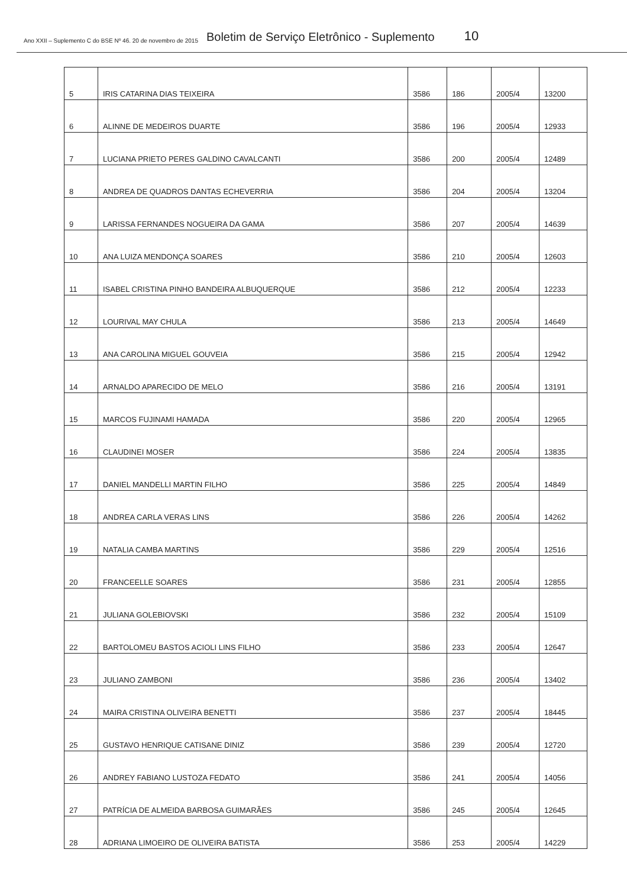Ano XXII – Suplemento C do BSE Nº 46. 20 de novembro de 2015 Boletim de Serviço Eletrônico - Suplemento 10
| 5 | IRIS CATARINA DIAS TEIXEIRA | 3586 | 186 | 2005/4 | 13200 |
| 6 | ALINNE DE MEDEIROS DUARTE | 3586 | 196 | 2005/4 | 12933 |
| 7 | LUCIANA PRIETO PERES GALDINO CAVALCANTI | 3586 | 200 | 2005/4 | 12489 |
| 8 | ANDREA DE QUADROS DANTAS ECHEVERRIA | 3586 | 204 | 2005/4 | 13204 |
| 9 | LARISSA FERNANDES NOGUEIRA DA GAMA | 3586 | 207 | 2005/4 | 14639 |
| 10 | ANA LUIZA MENDONÇA SOARES | 3586 | 210 | 2005/4 | 12603 |
| 11 | ISABEL CRISTINA PINHO BANDEIRA ALBUQUERQUE | 3586 | 212 | 2005/4 | 12233 |
| 12 | LOURIVAL MAY CHULA | 3586 | 213 | 2005/4 | 14649 |
| 13 | ANA CAROLINA MIGUEL GOUVEIA | 3586 | 215 | 2005/4 | 12942 |
| 14 | ARNALDO APARECIDO DE MELO | 3586 | 216 | 2005/4 | 13191 |
| 15 | MARCOS FUJINAMI HAMADA | 3586 | 220 | 2005/4 | 12965 |
| 16 | CLAUDINEI MOSER | 3586 | 224 | 2005/4 | 13835 |
| 17 | DANIEL MANDELLI MARTIN FILHO | 3586 | 225 | 2005/4 | 14849 |
| 18 | ANDREA CARLA VERAS LINS | 3586 | 226 | 2005/4 | 14262 |
| 19 | NATALIA CAMBA MARTINS | 3586 | 229 | 2005/4 | 12516 |
| 20 | FRANCEELLE SOARES | 3586 | 231 | 2005/4 | 12855 |
| 21 | JULIANA GOLEBIOVSKI | 3586 | 232 | 2005/4 | 15109 |
| 22 | BARTOLOMEU BASTOS ACIOLI LINS FILHO | 3586 | 233 | 2005/4 | 12647 |
| 23 | JULIANO ZAMBONI | 3586 | 236 | 2005/4 | 13402 |
| 24 | MAIRA CRISTINA OLIVEIRA BENETTI | 3586 | 237 | 2005/4 | 18445 |
| 25 | GUSTAVO HENRIQUE CATISANE DINIZ | 3586 | 239 | 2005/4 | 12720 |
| 26 | ANDREY FABIANO LUSTOZA FEDATO | 3586 | 241 | 2005/4 | 14056 |
| 27 | PATRÍCIA DE ALMEIDA BARBOSA GUIMARÃES | 3586 | 245 | 2005/4 | 12645 |
| 28 | ADRIANA LIMOEIRO DE OLIVEIRA BATISTA | 3586 | 253 | 2005/4 | 14229 |